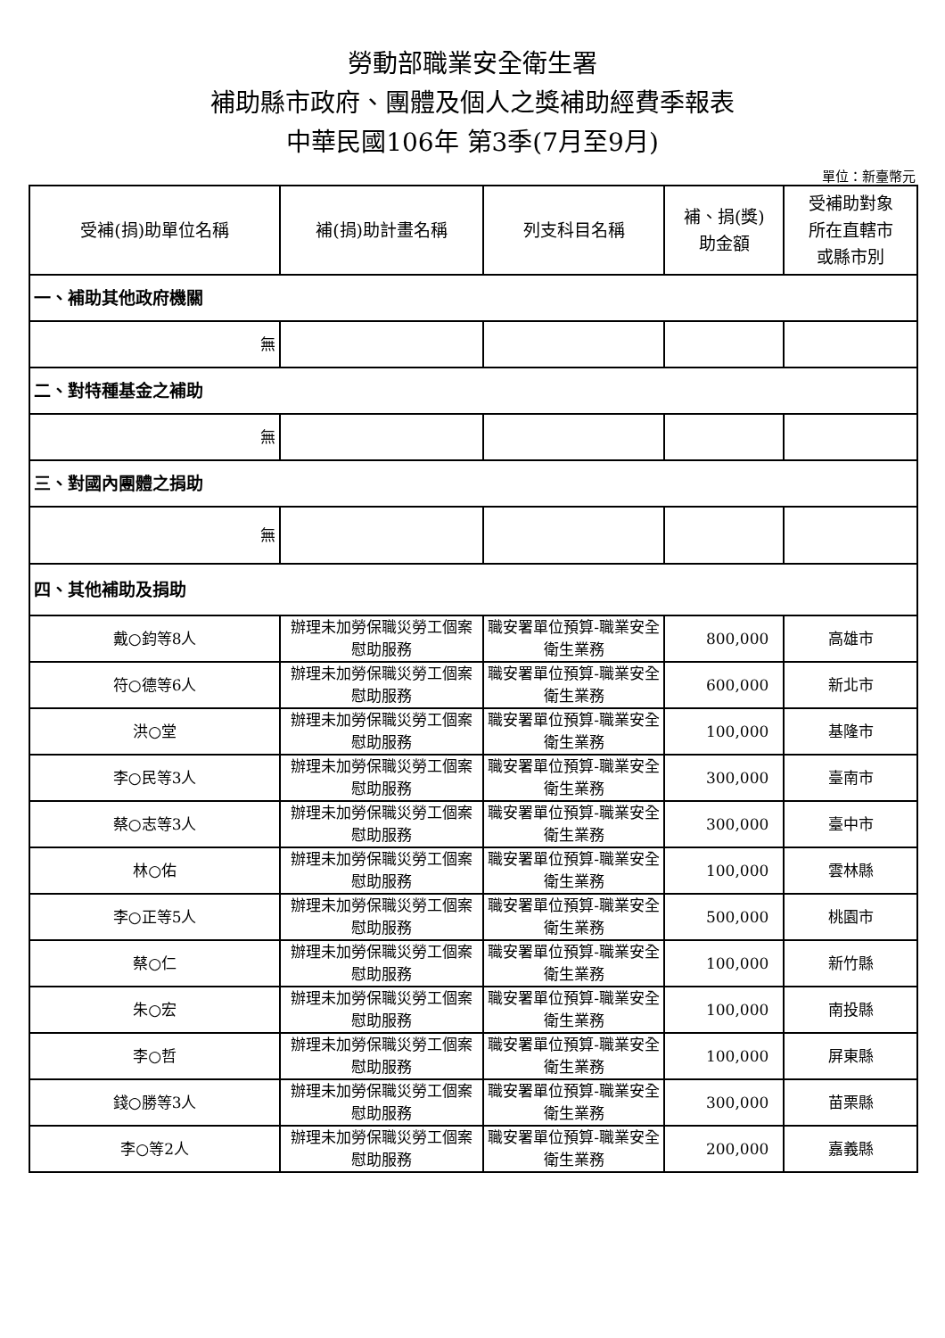勞動部職業安全衛生署
補助縣市政府、團體及個人之獎補助經費季報表
中華民國106年 第3季(7月至9月)
單位：新臺幣元
| 受補(捐)助單位名稱 | 補(捐)助計畫名稱 | 列支科目名稱 | 補、捐(獎) 助金額 | 受補助對象 所在直轄市 或縣市別 |
| --- | --- | --- | --- | --- |
| 一、補助其他政府機關 | | | | |
| 無 | | | | |
| 二、對特種基金之補助 | | | | |
| 無 | | | | |
| 三、對國內團體之捐助 | | | | |
| 無 | | | | |
| 四、其他補助及捐助 | | | | |
| 戴○鈞等8人 | 辦理未加勞保職災勞工個案慰助服務 | 職安署單位預算-職業安全衛生業務 | 800,000 | 高雄市 |
| 符○德等6人 | 辦理未加勞保職災勞工個案慰助服務 | 職安署單位預算-職業安全衛生業務 | 600,000 | 新北市 |
| 洪○堂 | 辦理未加勞保職災勞工個案慰助服務 | 職安署單位預算-職業安全衛生業務 | 100,000 | 基隆市 |
| 李○民等3人 | 辦理未加勞保職災勞工個案慰助服務 | 職安署單位預算-職業安全衛生業務 | 300,000 | 臺南市 |
| 蔡○志等3人 | 辦理未加勞保職災勞工個案慰助服務 | 職安署單位預算-職業安全衛生業務 | 300,000 | 臺中市 |
| 林○佑 | 辦理未加勞保職災勞工個案慰助服務 | 職安署單位預算-職業安全衛生業務 | 100,000 | 雲林縣 |
| 李○正等5人 | 辦理未加勞保職災勞工個案慰助服務 | 職安署單位預算-職業安全衛生業務 | 500,000 | 桃園市 |
| 蔡○仁 | 辦理未加勞保職災勞工個案慰助服務 | 職安署單位預算-職業安全衛生業務 | 100,000 | 新竹縣 |
| 朱○宏 | 辦理未加勞保職災勞工個案慰助服務 | 職安署單位預算-職業安全衛生業務 | 100,000 | 南投縣 |
| 李○哲 | 辦理未加勞保職災勞工個案慰助服務 | 職安署單位預算-職業安全衛生業務 | 100,000 | 屏東縣 |
| 錢○勝等3人 | 辦理未加勞保職災勞工個案慰助服務 | 職安署單位預算-職業安全衛生業務 | 300,000 | 苗栗縣 |
| 李○等2人 | 辦理未加勞保職災勞工個案慰助服務 | 職安署單位預算-職業安全衛生業務 | 200,000 | 嘉義縣 |